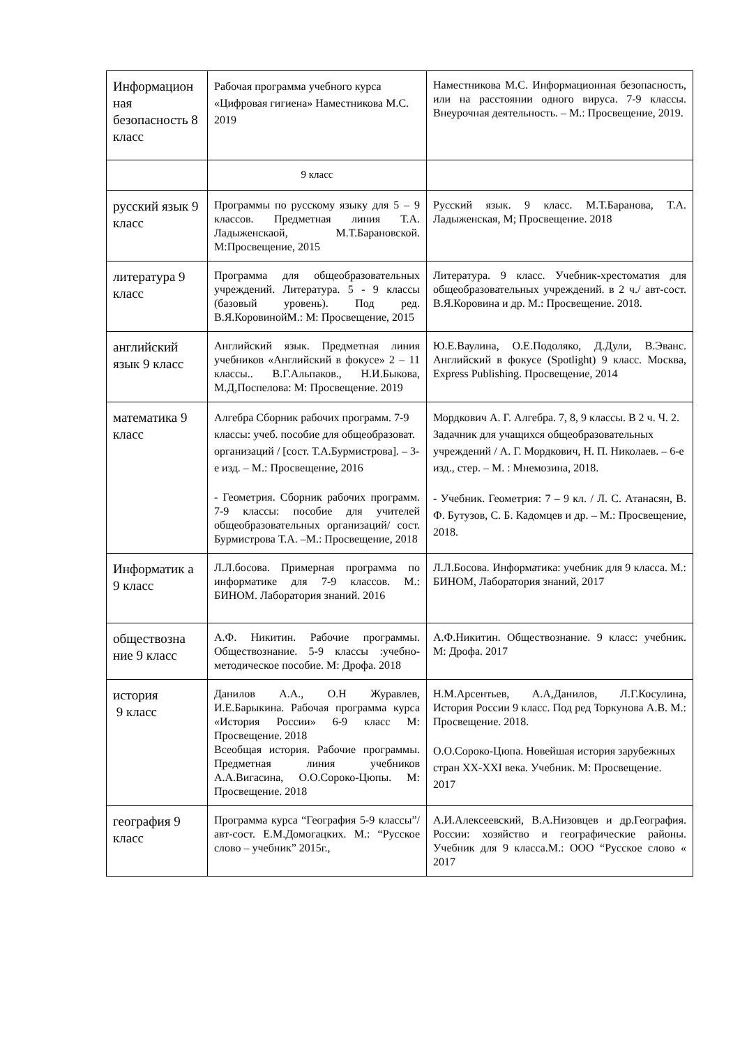| Информацион ная безопасность 8 класс | Рабочая программа учебного курса «Цифровая гигиена» Наместникова М.С. 2019 | Наместникова М.С. Информационная безопасность, или на расстоянии одного вируса. 7-9 классы. Внеурочная деятельность. – М.: Просвещение, 2019. |
| | 9 класс | |
| русский язык 9 класс | Программы по русскому языку для 5 – 9 классов. Предметная линия Т.А. Ладыженскаой, М.Т.Барановской. М:Просвещение, 2015 | Русский язык. 9 класс. М.Т.Баранова, Т.А. Ладыженская, М; Просвещение. 2018 |
| литература 9 класс | Программа для общеобразовательных учреждений. Литература. 5 - 9 классы (базовый уровень). Под ред. В.Я.КоровинойМ.: М: Просвещение, 2015 | Литература. 9 класс. Учебник-хрестоматия для общеобразовательных учреждений. в 2 ч./ авт-сост. В.Я.Коровина и др. М.: Просвещение. 2018. |
| английский язык 9 класс | Английский язык. Предметная линия учебников «Английский в фокусе» 2 – 11 классы.. В.Г.Альпаков., Н.И.Быкова, М.Д,Поспелова: М: Просвещение. 2019 | Ю.Е.Ваулина, О.Е.Подоляко, Д.Дули, В.Эванс. Английский в фокусе (Spotlight) 9 класс. Москва, Express Publishing. Просвещение, 2014 |
| математика 9 класс | Алгебра Сборник рабочих программ. 7-9 классы: учеб. пособие для общеобразоват. организаций / [сост. Т.А.Бурмистрова]. – 3-е изд. – М.: Просвещение, 2016 - Геометрия. Сборник рабочих программ. 7-9 классы: пособие для учителей общеобразовательных организаций/ сост. Бурмистрова Т.А. –М.: Просвещение, 2018 | Мордкович А. Г. Алгебра. 7, 8, 9 классы. В 2 ч. Ч. 2. Задачник для учащихся общеобразовательных учреждений / А. Г. Мордкович, Н. П. Николаев. – 6-е изд., стер. – М. : Мнемозина, 2018. - Учебник. Геометрия: 7 – 9 кл. / Л. С. Атанасян, В. Ф. Бутузов, С. Б. Кадомцев и др. – М.: Просвещение, 2018. |
| Информатик а 9 класс | Л.Л.босова. Примерная программа по информатике для 7-9 классов. М.: БИНОМ. Лаборатория знаний. 2016 | Л.Л.Босова. Информатика: учебник для 9 класса. М.: БИНОМ, Лаборатория знаний, 2017 |
| обществозна ние 9 класс | А.Ф. Никитин. Рабочие программы. Обществознание. 5-9 классы :учебно-методическое пособие. М: Дрофа. 2018 | А.Ф.Никитин. Обществознание. 9 класс: учебник. М: Дрофа. 2017 |
| история 9 класс | Данилов А.А., О.Н Журавлев, И.Е.Барыкина. Рабочая программа курса «История России» 6-9 класс М: Просвещение. 2018 Всеобщая история. Рабочие программы. Предметная линия учебников А.А.Вигасина, О.О.Сороко-Цюпы. М: Просвещение. 2018 | Н.М.Арсентьев, А.А,Данилов, Л.Г.Косулина, История России 9 класс. Под ред Торкунова А.В. М.: Просвещение. 2018. О.О.Сороко-Цюпа. Новейшая история зарубежных стран XX-XXI века. Учебник. М: Просвещение. 2017 |
| география 9 класс | Программа курса “География 5-9 классы”/авт-сост. Е.М.Домогацких. М.: “Русское слово – учебник” 2015г., | А.И.Алексеевский, В.А.Низовцев и др.География. России: хозяйство и географические районы. Учебник для 9 класса.М.: ООО “Русское слово « 2017 |